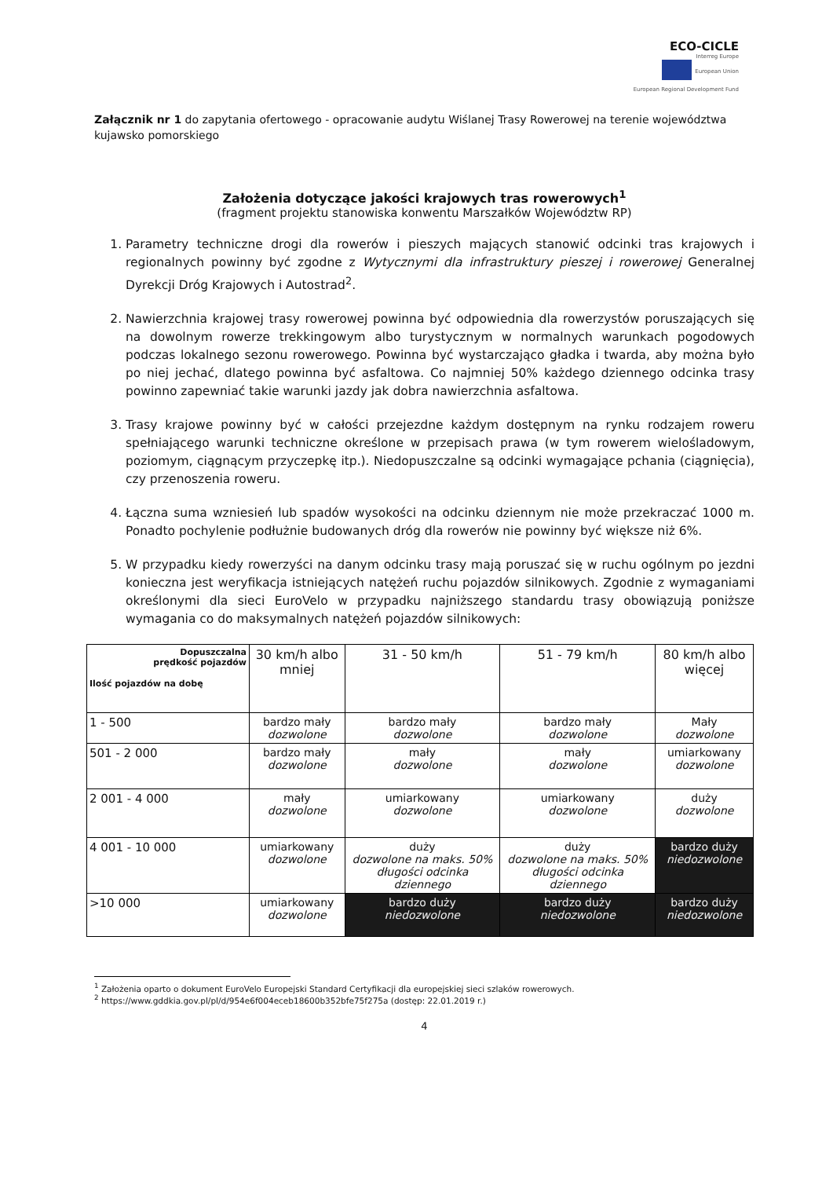ECO-CICLE
Interreg Europe
European Union
European Regional Development Fund
Załącznik nr 1 do zapytania ofertowego - opracowanie audytu Wiślanej Trasy Rowerowej na terenie województwa kujawsko pomorskiego
Założenia dotyczące jakości krajowych tras rowerowych<sup>1</sup>
(fragment projektu stanowiska konwentu Marszałków Województw RP)
1. Parametry techniczne drogi dla rowerów i pieszych mających stanowić odcinki tras krajowych i regionalnych powinny być zgodne z Wytycznymi dla infrastruktury pieszej i rowerowej Generalnej Dyrekcji Dróg Krajowych i Autostrad<sup>2</sup>.
2. Nawierzchnia krajowej trasy rowerowej powinna być odpowiednia dla rowerzystów poruszających się na dowolnym rowerze trekkingowym albo turystycznym w normalnych warunkach pogodowych podczas lokalnego sezonu rowerowego. Powinna być wystarczająco gładka i twarda, aby można było po niej jechać, dlatego powinna być asfaltowa. Co najmniej 50% każdego dziennego odcinka trasy powinno zapewniać takie warunki jazdy jak dobra nawierzchnia asfaltowa.
3. Trasy krajowe powinny być w całości przejezdne każdym dostępnym na rynku rodzajem roweru spełniającego warunki techniczne określone w przepisach prawa (w tym rowerem wielośladowym, poziomym, ciągnącym przyczepkę itp.). Niedopuszczalne są odcinki wymagające pchania (ciągnięcia), czy przenoszenia roweru.
4. Łączna suma wzniesień lub spadów wysokości na odcinku dziennym nie może przekraczać 1000 m. Ponadto pochylenie podłużnie budowanych dróg dla rowerów nie powinny być większe niż 6%.
5. W przypadku kiedy rowerzyści na danym odcinku trasy mają poruszać się w ruchu ogólnym po jezdni konieczna jest weryfikacja istniejących natężeń ruchu pojazdów silnikowych. Zgodnie z wymaganiami określonymi dla sieci EuroVelo w przypadku najniższego standardu trasy obowiązują poniższe wymagania co do maksymalnych natężeń pojazdów silnikowych:
| Dopuszczalna prędkość pojazdów Ilość pojazdów na dobę | 30 km/h albo mniej | 31 - 50 km/h | 51 - 79 km/h | 80 km/h albo więcej |
| --- | --- | --- | --- | --- |
| 1 - 500 | bardzo mały dozwolone | bardzo mały dozwolone | bardzo mały dozwolone | Mały dozwolone |
| 501 - 2 000 | bardzo mały dozwolone | mały dozwolone | mały dozwolone | umiarkowany dozwolone |
| 2 001 - 4 000 | mały dozwolone | umiarkowany dozwolone | umiarkowany dozwolone | duży dozwolone |
| 4 001 - 10 000 | umiarkowany dozwolone | duży dozwolone na maks. 50% długości odcinka dziennego | duży dozwolone na maks. 50% długości odcinka dziennego | bardzo duży niedozwolone |
| >10 000 | umiarkowany dozwolone | bardzo duży niedozwolone | bardzo duży niedozwolone | bardzo duży niedozwolone |
<sup>1</sup> Założenia oparto o dokument EuroVelo Europejski Standard Certyfikacji dla europejskiej sieci szlaków rowerowych.
<sup>2</sup> https://www.gddkia.gov.pl/pl/d/954e6f004eceb18600b352bfe75f275a (dostęp: 22.01.2019 r.)
4